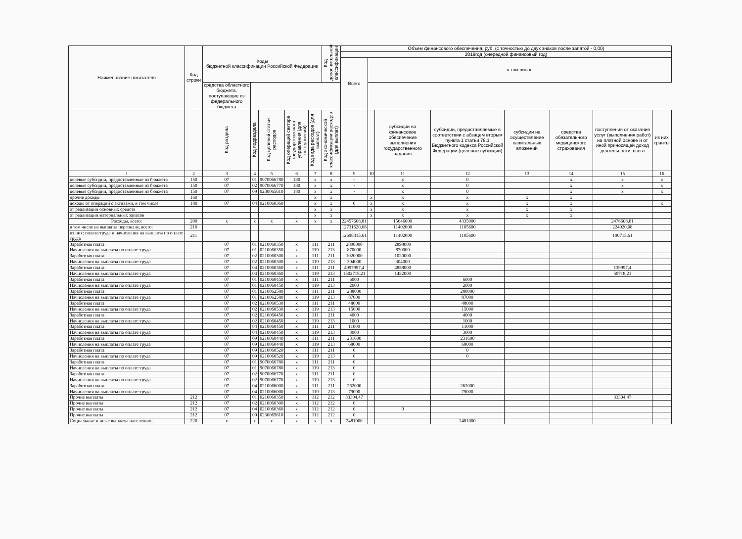| Наименование показателя | Код строки | Коды бюджетной классификации Российской Федерации | | | | | Код дополнительной классификации | Объем финансового обеспечения, руб. (с точностью до двух знаков после запятой - 0,00) | | | | | | | |
| --- | --- | --- | --- | --- | --- | --- | --- | --- | --- | --- | --- | --- | --- | --- | --- |
| | | | | | | | | 2019год (очередной финансовый год) | | | | | | | |
| | | | | | | | | Всего | в том числе | | | | | | |
| | | средства областного бюджета, поступающие из федерального бюджета | | | | | | | | | | | | | |
| | | Код раздела | Код подраздела | Код целевой статьи расходов | Код операций сектора государственного управления (для поступлений) | Код вида расходов (для выплат) | Код экономической классификации расходов (для выплат) | | | субсидии на финансовое обеспечение выполнения государственного задания | субсидии, предоставляемые в соответствии с абзацем вторым пункта 1 статьи 78.1 Бюджетного кодекса Российской Федерации (целевые субсидии) | субсидии на осуществление капитальных вложений | средства обязательного медицинского страхования | поступления от оказания услуг (выполнения работ) на платной основе и от иной приносящей доход деятельности: всего | из них гранты |
| 1 | 2 | 3 | 4 | 5 | 6 | 7 | 8 | 9 | 10 | 11 | 12 | 13 | 14 | 15 | 16 |
| целевые субсидии, предоставленные из бюджета | 150 | 07 | 01 | 9070066780 | 180 | x | x | - | | x | 0 | | x | x | x |
| целевые субсидии, предоставленные из бюджета | 150 | 07 | 02 | 9070066770 | 180 | x | x | - | | x | 0 | | x | x | x |
| целевые субсидии, предоставленные из бюджета | 150 | 07 | 09 | 0230065610 | 180 | x | x | - | | x | 0 | | x | x | x |
| прочие доходы | 160 | | | | | x | x | | x | x | x | x | x | | |
| доходы от операций с активами, в том числе | 180 | 07 | 04 | 0210060360 | | x | x | 0 | x | x | x | x | x | | x |
| от реализации основных средств | | | | | | x | x | | x | x | x | x | x | | |
| от реализации материальных запасов | | | | | | x | x | | x | x | x | x | x | | |
| Расходы, всего: | 200 | x | x | x | x | x | x | 22457608,81 | | 15646000 | 4335000 | | | 2476608,81 | |
| в том числе на выплаты персоналу, всего: | 210 | | | | | | | 12731620,08 | | 11402000 | 1105600 | | | 224020,08 | |
| из них: оплата труда и начисления на выплаты по оплате труда | 211 | | | | | | | 12698315,61 | | 11402000 | 1105600 | | | 190715,61 | |
| Заработная плата | | 07 | 01 | 0210060350 | x | 111 | 211 | 2898000 | | 2898000 | | | | | |
| Начисления на выплаты по оплате труда | | 07 | 01 | 0210060350 | x | 119 | 213 | 870000 | | 870000 | | | | | |
| Заработная плата | | 07 | 02 | 0210060300 | x | 111 | 211 | 1020000 | | 1020000 | | | | | |
| Начисления на выплаты по оплате труда | | 07 | 02 | 0210060300 | x | 119 | 213 | 304000 | | 304000 | | | | | |
| Заработная плата | | 07 | 04 | 0210060360 | x | 111 | 211 | 4997997,4 | | 4858000 | | | | 139997,4 | |
| Начисления на выплаты по оплате труда | | 07 | 04 | 0210060360 | x | 119 | 213 | 1502718,21 | | 1452000 | | | | 50718,21 | |
| Заработная плата | | 07 | 01 | 0210060450 | x | 111 | 211 | 6000 | | | 6000 | | | | |
| Начисления на выплаты по оплате труда | | 07 | 01 | 0210060450 | x | 119 | 213 | 2000 | | | 2000 | | | | |
| Заработная плата | | 07 | 01 | 0210062580 | x | 111 | 211 | 288000 | | | 288000 | | | | |
| Начисления на выплаты по оплате труда | | 07 | 01 | 0210062580 | x | 119 | 213 | 87000 | | | 87000 | | | | |
| Заработная плата | | 07 | 02 | 0210060530 | x | 111 | 211 | 48000 | | | 48000 | | | | |
| Начисления на выплаты по оплате труда | | 07 | 02 | 0210060530 | x | 119 | 213 | 15000 | | | 15000 | | | | |
| Заработная плата | | 07 | 02 | 0210060450 | x | 111 | 211 | 4000 | | | 4000 | | | | |
| Начисления на выплаты по оплате труда | | 07 | 02 | 0210060450 | x | 119 | 213 | 1000 | | | 1000 | | | | |
| Заработная плата | | 07 | 04 | 0210060450 | x | 111 | 211 | 11000 | | | 11000 | | | | |
| Начисления на выплаты по оплате труда | | 07 | 04 | 0210060450 | x | 119 | 213 | 3000 | | | 3000 | | | | |
| Заработная плата | | 07 | 09 | 0210060440 | x | 111 | 211 | 231600 | | | 231600 | | | | |
| Начисления на выплаты по оплате труда | | 07 | 09 | 0210060440 | x | 119 | 213 | 68000 | | | 68000 | | | | |
| Заработная плата | | 07 | 09 | 0210060520 | x | 111 | 211 | 0 | | | 0 | | | | |
| Начисления на выплаты по оплате труда | | 07 | 09 | 0210060520 | x | 119 | 213 | 0 | | | 0 | | | | |
| Заработная плата | | 07 | 01 | 9070066780 | x | 111 | 211 | 0 | | | | | | | |
| Начисления на выплаты по оплате труда | | 07 | 01 | 9070066780 | x | 119 | 213 | 0 | | | | | | | |
| Заработная плата | | 07 | 02 | 9070066770 | x | 111 | 211 | 0 | | | | | | | |
| Начисления на выплаты по оплате труда | | 07 | 02 | 9070066770 | x | 119 | 213 | 0 | | | | | | | |
| Заработная плата | | 07 | 04 | 0210066000 | x | 111 | 211 | 262000 | | | 262000 | | | | |
| Начисления на выплаты по оплате труда | | 07 | 04 | 0210066000 | x | 119 | 213 | 79000 | | | 79000 | | | | |
| Прочие выплаты | 212 | 07 | 01 | 0210060350 | x | 112 | 212 | 33304,47 | | | | | | 33304,47 | |
| Прочие выплаты | 212 | 07 | 02 | 0210060300 | x | 112 | 212 | 0 | | | | | | | |
| Прочие выплаты | 212 | 07 | 04 | 0210060360 | x | 112 | 212 | 0 | | 0 | | | | | |
| Прочие выплаты | 212 | 07 | 09 | 0230065610 | x | 112 | 212 | 0 | | | | | | | |
| Социальные и иные выплаты населению, | 220 | x | x | x | x | x | x | 2481000 | | | 2481000 | | | | |